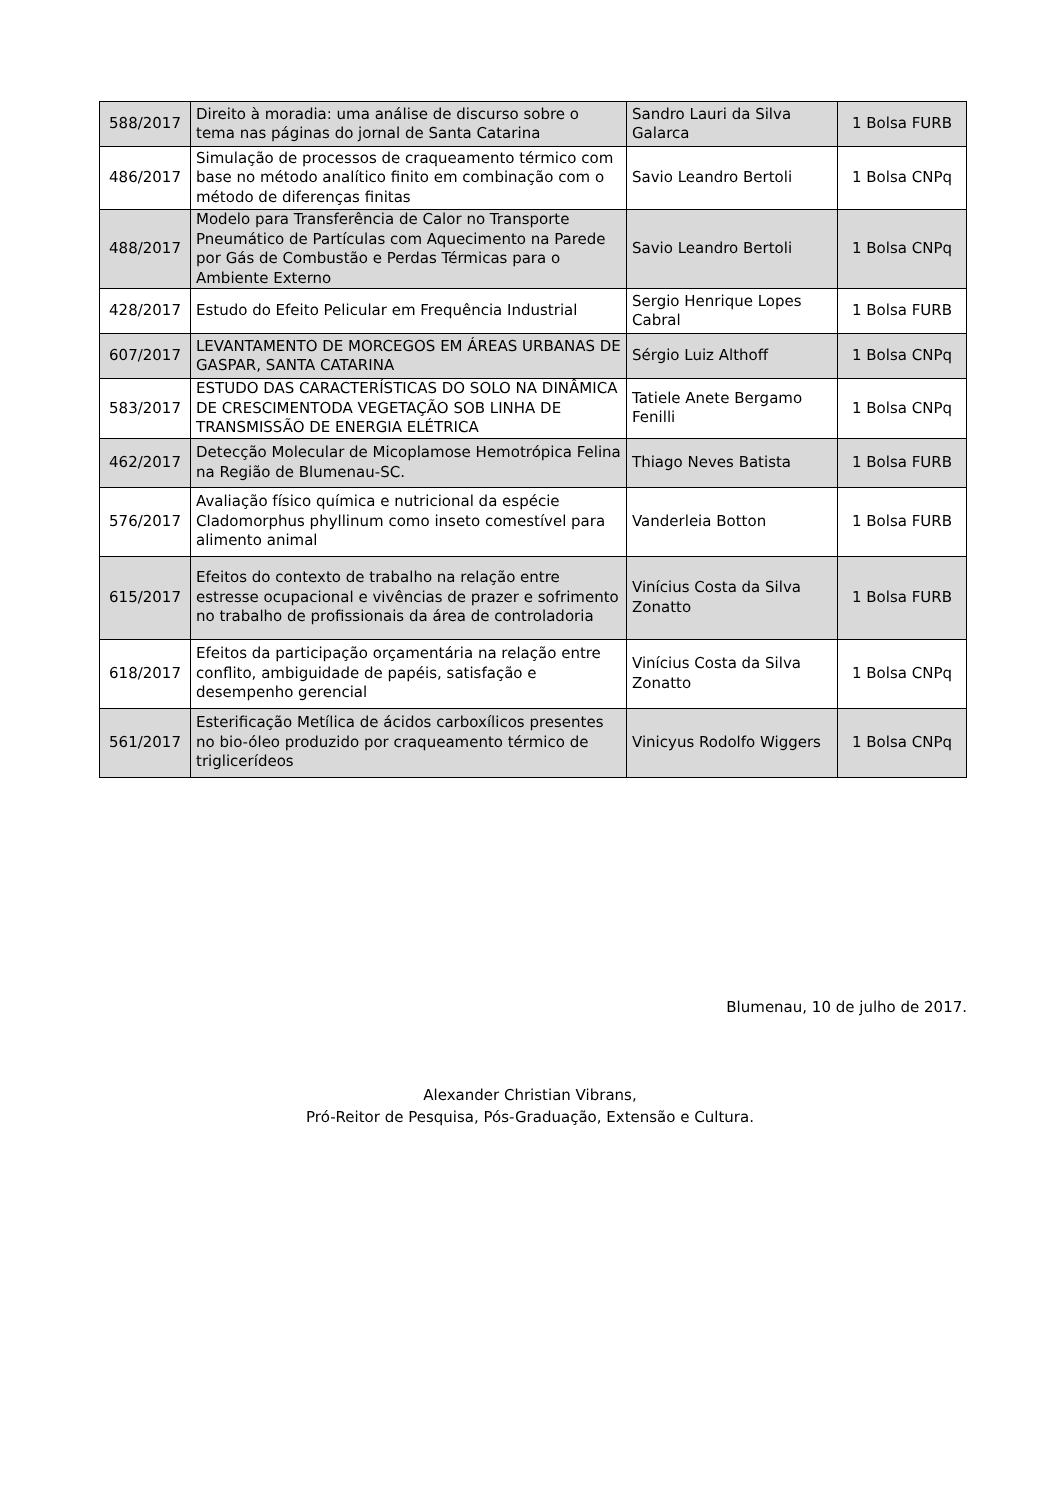| 588/2017 | Direito à moradia: uma análise de discurso sobre o tema nas páginas do jornal de Santa Catarina | Sandro Lauri da Silva Galarca | 1 Bolsa FURB |
| 486/2017 | Simulação de processos de craqueamento térmico com base no método analítico finito em combinação com o método de diferenças finitas | Savio Leandro Bertoli | 1 Bolsa CNPq |
| 488/2017 | Modelo para Transferência de Calor no Transporte Pneumático de Partículas com Aquecimento na Parede por Gás de Combustão e Perdas Térmicas para o Ambiente Externo | Savio Leandro Bertoli | 1 Bolsa CNPq |
| 428/2017 | Estudo do Efeito Pelicular em Frequência Industrial | Sergio Henrique Lopes Cabral | 1 Bolsa FURB |
| 607/2017 | LEVANTAMENTO DE MORCEGOS EM ÁREAS URBANAS DE GASPAR, SANTA CATARINA | Sérgio Luiz Althoff | 1 Bolsa CNPq |
| 583/2017 | ESTUDO DAS CARACTERÍSTICAS DO SOLO NA DINÂMICA DE CRESCIMENTODA VEGETAÇÃO SOB LINHA DE TRANSMISSÃO DE ENERGIA ELÉTRICA | Tatiele Anete Bergamo Fenilli | 1 Bolsa CNPq |
| 462/2017 | Detecção Molecular de Micoplamose Hemotrópica Felina na Região de Blumenau-SC. | Thiago Neves Batista | 1 Bolsa FURB |
| 576/2017 | Avaliação físico química e nutricional da espécie Cladomorphus phyllinum como inseto comestível para alimento animal | Vanderleia Botton | 1 Bolsa FURB |
| 615/2017 | Efeitos do contexto de trabalho na relação entre estresse ocupacional e vivências de prazer e sofrimento no trabalho de profissionais da área de controladoria | Vinícius Costa da Silva Zonatto | 1 Bolsa FURB |
| 618/2017 | Efeitos da participação orçamentária na relação entre conflito, ambiguidade de papéis, satisfação e desempenho gerencial | Vinícius Costa da Silva Zonatto | 1 Bolsa CNPq |
| 561/2017 | Esterificação Metílica de ácidos carboxílicos presentes no bio-óleo produzido por craqueamento térmico de triglicerídeos | Vinicyus Rodolfo Wiggers | 1 Bolsa CNPq |
Blumenau, 10 de julho de 2017.
Alexander Christian Vibrans,
Pró-Reitor de Pesquisa, Pós-Graduação, Extensão e Cultura.